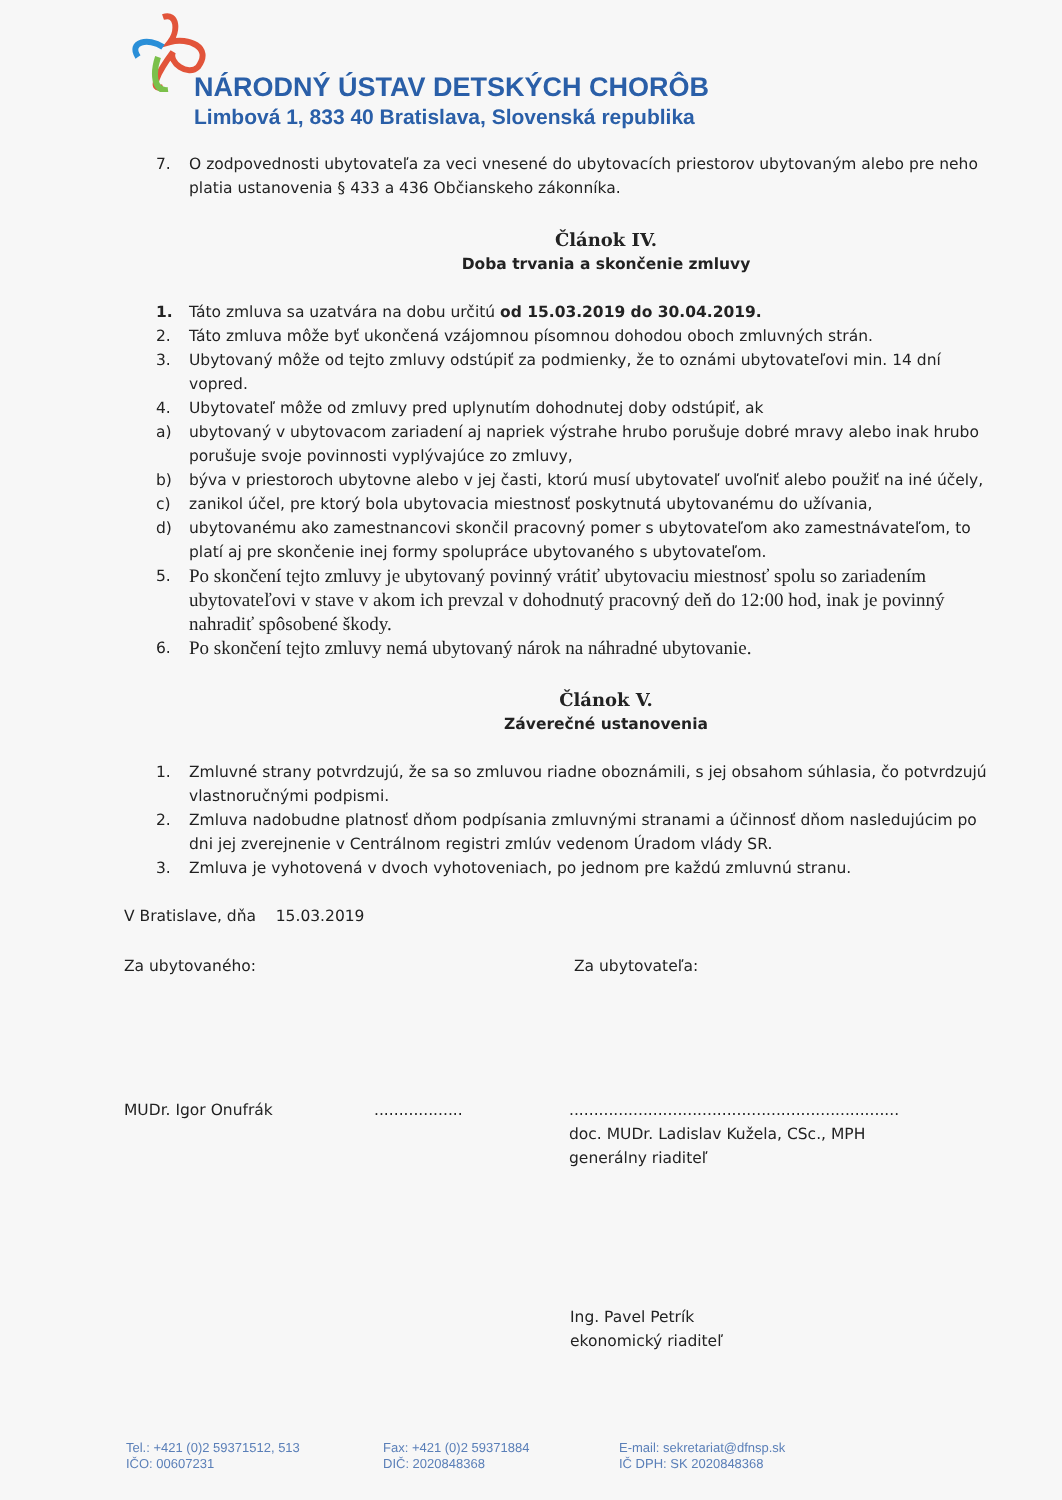NÁRODNÝ ÚSTAV DETSKÝCH CHORÔB
Limbová 1, 833 40 Bratislava, Slovenská republika
7. O zodpovednosti ubytovateľa za veci vnesené do ubytovacích priestorov ubytovaným alebo pre neho platia ustanovenia § 433 a 436 Občianskeho zákonníka.
Článok IV.
Doba trvania a skončenie zmluvy
1. Táto zmluva sa uzatvára na dobu určitú od 15.03.2019 do 30.04.2019.
2. Táto zmluva môže byť ukončená vzájomnou písomnou dohodou oboch zmluvných strán.
3. Ubytovaný môže od tejto zmluvy odstúpiť za podmienky, že to oznámi ubytovateľovi min. 14 dní vopred.
4. Ubytovateľ môže od zmluvy pred uplynutím dohodnutej doby odstúpiť, ak
a) ubytovaný v ubytovacom zariadení aj napriek výstrahe hrubo porušuje dobré mravy alebo inak hrubo porušuje svoje povinnosti vyplývajúce zo zmluvy,
b) býva v priestoroch ubytovne alebo v jej časti, ktorú musí ubytovateľ uvoľniť alebo použiť na iné účely,
c) zanikol účel, pre ktorý bola ubytovacia miestnosť poskytnutá ubytovanému do užívania,
d) ubytovanému ako zamestnancovi skončil pracovný pomer s ubytovateľom ako zamestnávateľom, to platí aj pre skončenie inej formy spolupráce ubytovaného s ubytovateľom.
5. Po skončení tejto zmluvy je ubytovaný povinný vrátiť ubytovaciu miestnosť spolu so zariadením ubytovateľovi v stave v akom ich prevzal v dohodnutý pracovný deň do 12:00 hod, inak je povinný nahradiť spôsobené škody.
6. Po skončení tejto zmluvy nemá ubytovaný nárok na náhradné ubytovanie.
Článok V.
Záverečné ustanovenia
1. Zmluvné strany potvrdzujú, že sa so zmluvou riadne oboznámili, s jej obsahom súhlasia, čo potvrdzujú vlastnoručnými podpismi.
2. Zmluva nadobudne platnosť dňom podpísania zmluvnými stranami a účinnosť dňom nasledujúcim po dni jej zverejnenie v Centrálnom registri zmlúv vedenom Úradom vlády SR.
3. Zmluva je vyhotovená v dvoch vyhotoveniach, po jednom pre každú zmluvnú stranu.
V Bratislave, dňa 15.03.2019
Za ubytovaného: Za ubytovateľa:
MUDr. Igor Onufrák.....................................................................................
doc. MUDr. Ladislav Kužela, CSc., MPH
generálny riaditeľ
Ing. Pavel Petrík
ekonomický riaditeľ
Tel.: +421 (0)2 59371512, 513
IČO: 00607231
Fax: +421 (0)2 59371884
DIČ: 2020848368
E-mail: sekretariat@dfnsp.sk
IČ DPH: SK 2020848368